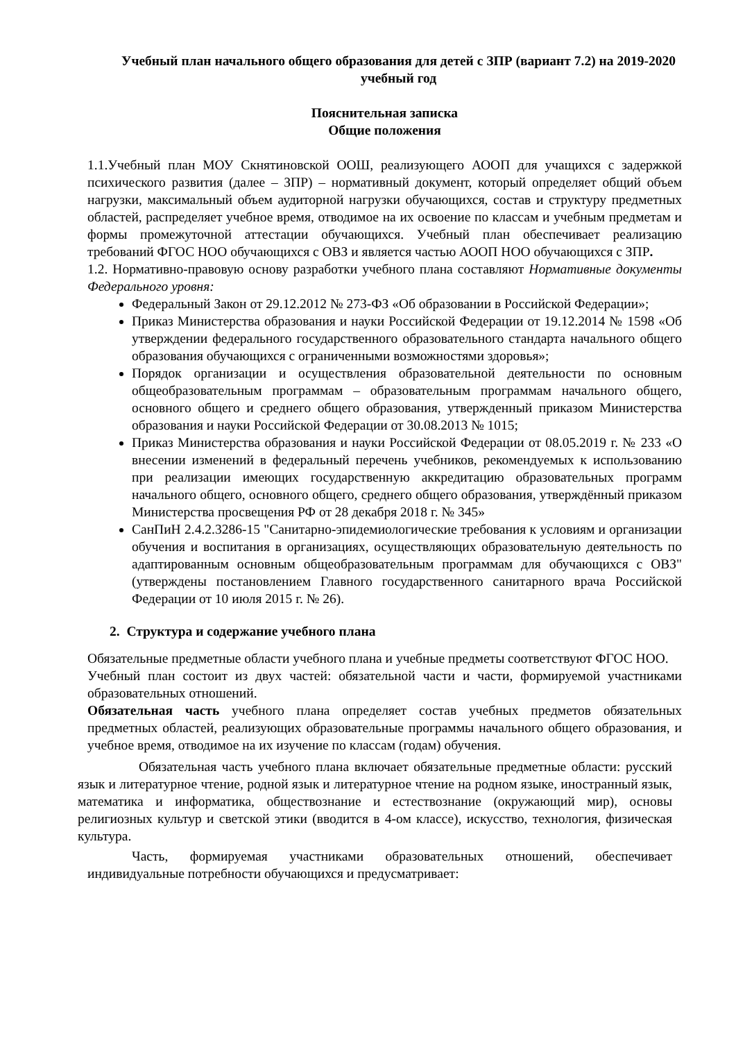Учебный план начального общего образования для детей с ЗПР (вариант 7.2) на 2019-2020 учебный год
Пояснительная записка
Общие положения
1.1.Учебный план МОУ Скнятиновской ООШ, реализующего АООП для учащихся с задержкой психического развития (далее – ЗПР) – нормативный документ, который определяет общий объем нагрузки, максимальный объем аудиторной нагрузки обучающихся, состав и структуру предметных областей, распределяет учебное время, отводимое на их освоение по классам и учебным предметам и формы промежуточной аттестации обучающихся. Учебный план обеспечивает реализацию требований ФГОС НОО обучающихся с ОВЗ и является частью АООП НОО обучающихся с ЗПР.
1.2. Нормативно-правовую основу разработки учебного плана составляют Нормативные документы Федерального уровня:
Федеральный Закон от 29.12.2012 № 273-ФЗ «Об образовании в Российской Федерации»;
Приказ Министерства образования и науки Российской Федерации от 19.12.2014 № 1598 «Об утверждении федерального государственного образовательного стандарта начального общего образования обучающихся с ограниченными возможностями здоровья»;
Порядок организации и осуществления образовательной деятельности по основным общеобразовательным программам – образовательным программам начального общего, основного общего и среднего общего образования, утвержденный приказом Министерства образования и науки Российской Федерации от 30.08.2013 № 1015;
Приказ Министерства образования и науки Российской Федерации от 08.05.2019 г. № 233 «О внесении изменений в федеральный перечень учебников, рекомендуемых к использованию при реализации имеющих государственную аккредитацию образовательных программ начального общего, основного общего, среднего общего образования, утверждённый приказом Министерства просвещения РФ от 28 декабря 2018 г. № 345»
СанПиН 2.4.2.3286-15 "Санитарно-эпидемиологические требования к условиям и организации обучения и воспитания в организациях, осуществляющих образовательную деятельность по адаптированным основным общеобразовательным программам для обучающихся с ОВЗ" (утверждены постановлением Главного государственного санитарного врача Российской Федерации от 10 июля 2015 г. № 26).
2. Структура и содержание учебного плана
Обязательные предметные области учебного плана и учебные предметы соответствуют ФГОС НОО.
Учебный план состоит из двух частей: обязательной части и части, формируемой участниками образовательных отношений.
Обязательная часть учебного плана определяет состав учебных предметов обязательных предметных областей, реализующих образовательные программы начального общего образования, и учебное время, отводимое на их изучение по классам (годам) обучения.
Обязательная часть учебного плана включает обязательные предметные области: русский язык и литературное чтение, родной язык и литературное чтение на родном языке, иностранный язык, математика и информатика, обществознание и естествознание (окружающий мир), основы религиозных культур и светской этики (вводится в 4-ом классе), искусство, технология, физическая культура.
Часть, формируемая участниками образовательных отношений, обеспечивает индивидуальные потребности обучающихся и предусматривает: